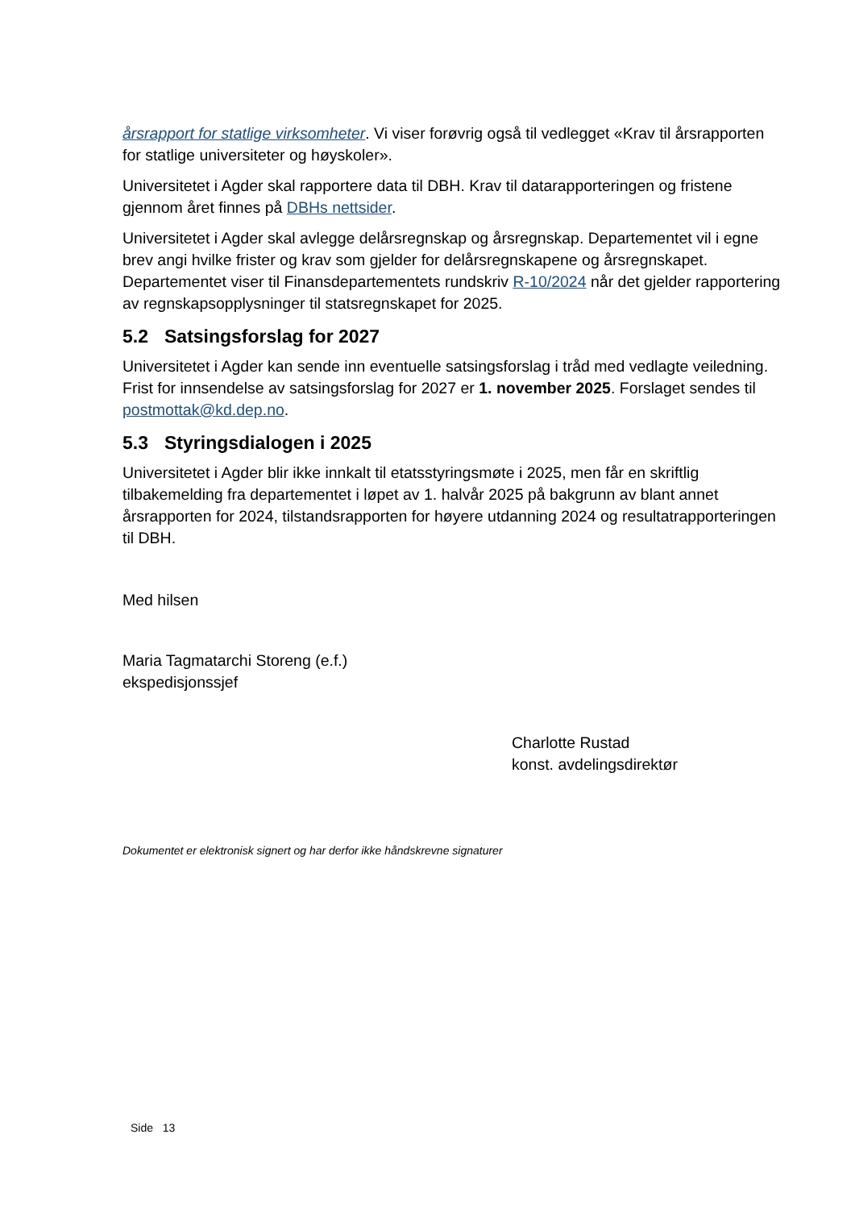årsrapport for statlige virksomheter. Vi viser forøvrig også til vedlegget «Krav til årsrapporten for statlige universiteter og høyskoler».
Universitetet i Agder skal rapportere data til DBH. Krav til datarapporteringen og fristene gjennom året finnes på DBHs nettsider.
Universitetet i Agder skal avlegge delårsregnskap og årsregnskap. Departementet vil i egne brev angi hvilke frister og krav som gjelder for delårsregnskapene og årsregnskapet. Departementet viser til Finansdepartementets rundskriv R-10/2024 når det gjelder rapportering av regnskapsopplysninger til statsregnskapet for 2025.
5.2 Satsingsforslag for 2027
Universitetet i Agder kan sende inn eventuelle satsingsforslag i tråd med vedlagte veiledning. Frist for innsendelse av satsingsforslag for 2027 er 1. november 2025. Forslaget sendes til postmottak@kd.dep.no.
5.3 Styringsdialogen i 2025
Universitetet i Agder blir ikke innkalt til etatsstyringsmøte i 2025, men får en skriftlig tilbakemelding fra departementet i løpet av 1. halvår 2025 på bakgrunn av blant annet årsrapporten for 2024, tilstandsrapporten for høyere utdanning 2024 og resultatrapporteringen til DBH.
Med hilsen
Maria Tagmatarchi Storeng (e.f.)
ekspedisjonssjef
Charlotte Rustad
konst. avdelingsdirektør
Dokumentet er elektronisk signert og har derfor ikke håndskrevne signaturer
Side 13